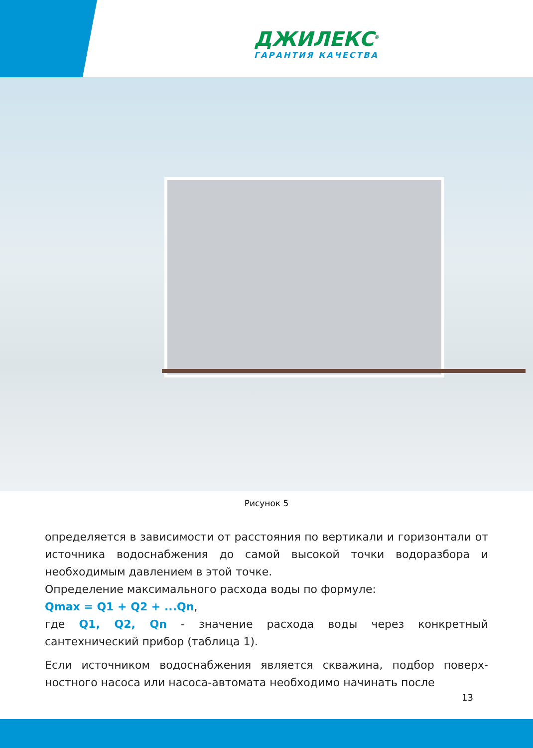ДЖИЛЕКС<sup>®</sup>
ГАРАНТИЯ КАЧЕСТВА
Рисунок 5
определяется в зависимости от расстояния по вертикали и горизонтали от источника водоснабжения до самой высокой точки водоразбора и необходимым давлением в этой точке.
Определение максимального расхода воды по формуле:
Qmax = Q1 + Q2 + ...Qn,
где Q1, Q2, Qn - значение расхода воды через конкретный сантехнический прибор (таблица 1).
Если источником водоснабжения является скважина, подбор поверх-ностного насоса или насоса-автомата необходимо начинать после
13